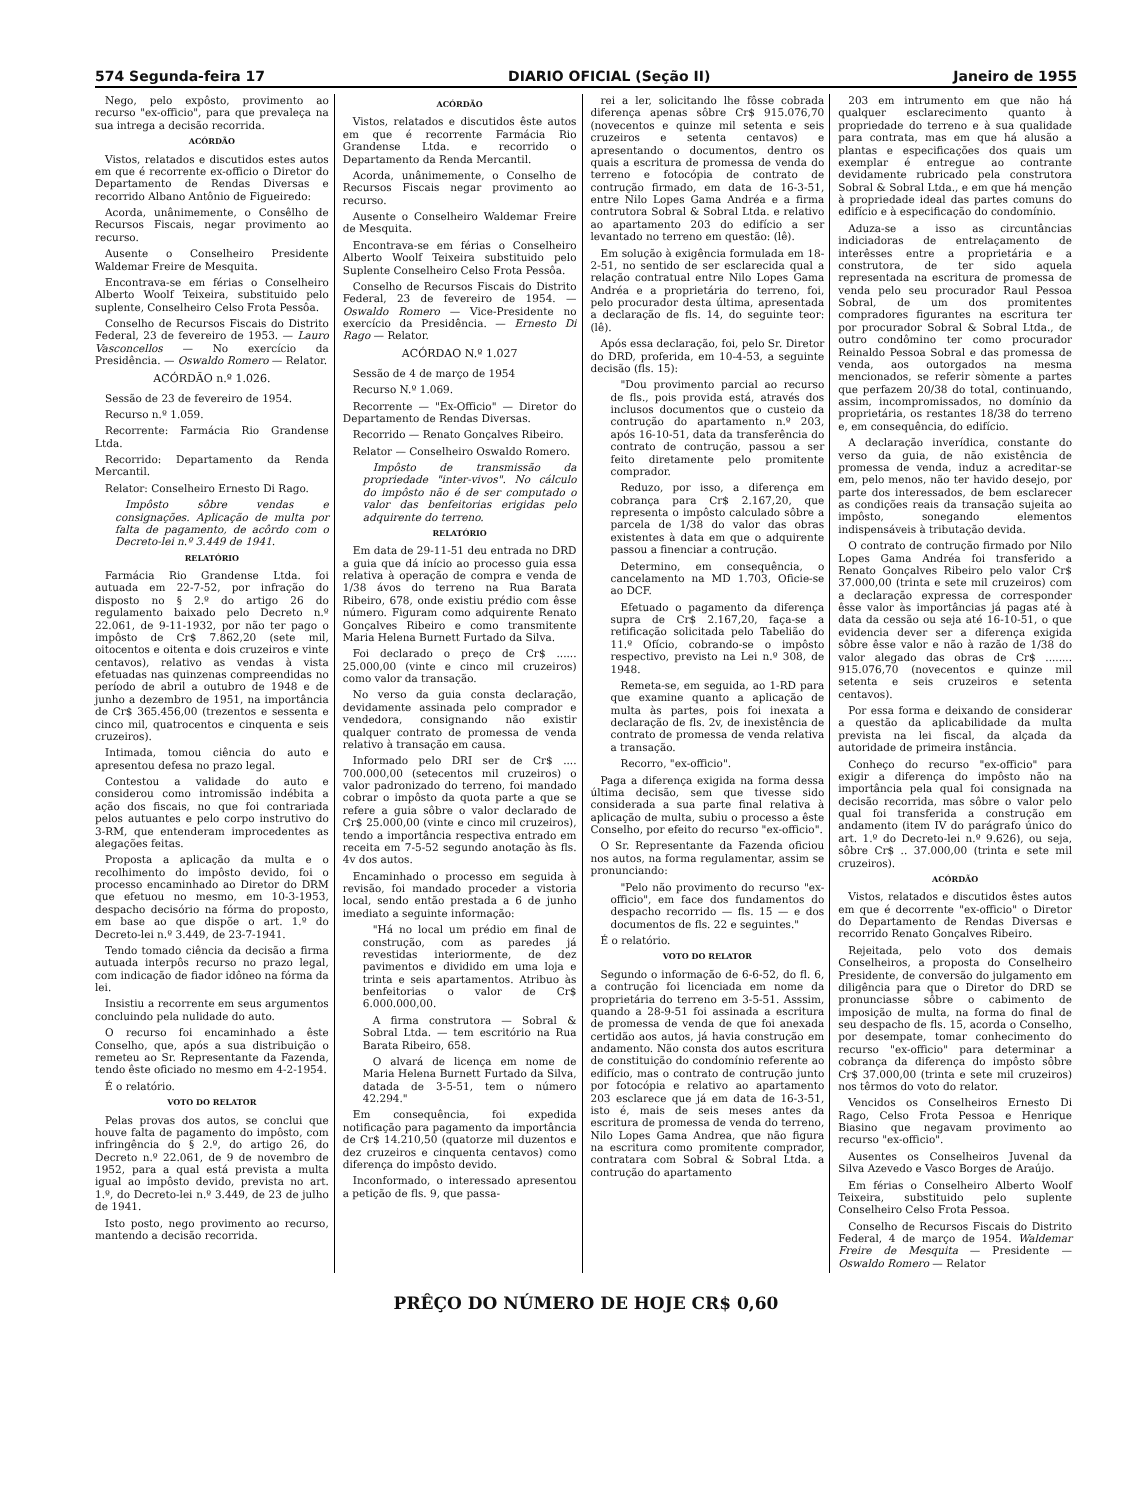574 Segunda-feira 17 DIARIO OFICIAL (Seção II) Janeiro de 1955
Nego, pelo expôsto, provimento ao recurso "ex-officio", para que prevaleça na sua intrega a decisão recorrida.
ACÓRDÃO
Vistos, relatados e discutidos estes autos em que é recorrente ex-officio o Diretor do Departamento de Rendas Diversas e recorrido Albano Antônio de Figueiredo:
Acorda, unânimemente, o Consêlho de Recursos Fiscais, negar provimento ao recurso.
Ausente o Conselheiro Presidente Waldemar Freire de Mesquita.
Encontrava-se em férias o Conselheiro Alberto Woolf Teixeira, substituido pelo suplente, Conselheiro Celso Frota Pessôa.
Conselho de Recursos Fiscais do Distrito Federal, 23 de fevereiro de 1953. — Lauro Vasconcellos — No exercício da Presidência. — Oswaldo Romero — Relator.
ACÓRDÃO n.º 1.026.
Sessão de 23 de fevereiro de 1954.
Recurso n.º 1.059.
Recorrente: Farmácia Rio Grandense Ltda.
Recorrido: Departamento da Renda Mercantil.
Relator: Conselheiro Ernesto Di Rago.
Impôsto sôbre vendas e consignações. Aplicação de multa por falta de pagamento, de acôrdo com o Decreto-lei n.º 3.449 de 1941.
RELATÓRIO
Farmácia Rio Grandense Ltda. foi autuada em 22-7-52, por infração do disposto no § 2.º do artigo 26 do regulamento baixado pelo Decreto n.º 22.061, de 9-11-1932, por não ter pago o impôsto de Cr$ 7.862,20 (sete mil, oitocentos e oitenta e dois cruzeiros e vinte centavos), relativo as vendas à vista efetuadas nas quinzenas compreendidas no período de abril a outubro de 1948 e de junho a dezembro de 1951, na importância de Cr$ 365.456,00 (trezentos e sessenta e cinco mil, quatrocentos e cinquenta e seis cruzeiros).
Intimada, tomou ciência do auto e apresentou defesa no prazo legal.
Contestou a validade do auto e considerou como intromissão indébita a ação dos fiscais, no que foi contrariada pelos autuantes e pelo corpo instrutivo do 3-RM, que entenderam improcedentes as alegações feitas.
Proposta a aplicação da multa e o recolhimento do impôsto devido, foi o processo encaminhado ao Diretor do DRM que efetuou no mesmo, em 10-3-1953, despacho decisório na fórma do proposto, em base ao que dispõe o art. 1.º do Decreto-lei n.º 3.449, de 23-7-1941.
Tendo tomado ciência da decisão a firma autuada interpôs recurso no prazo legal, com indicação de fiador idôneo na fórma da lei.
Insistiu a recorrente em seus argumentos concluindo pela nulidade do auto.
O recurso foi encaminhado a êste Conselho, que, após a sua distribuição o remeteu ao Sr. Representante da Fazenda, tendo êste oficiado no mesmo em 4-2-1954.
É o relatório.
VOTO DO RELATOR
Pelas provas dos autos, se conclui que houve falta de pagamento do impôsto, com infringência do § 2.º, do artigo 26, do Decreto n.º 22.061, de 9 de novembro de 1952, para a qual está prevista a multa igual ao impôsto devido, prevista no art. 1.º, do Decreto-lei n.º 3.449, de 23 de julho de 1941.
Isto posto, nego provimento ao recurso, mantendo a decisão recorrida.
ACÓRDÃO
Vistos, relatados e discutidos êste autos em que é recorrente Farmácia Rio Grandense Ltda. e recorrido o Departamento da Renda Mercantil.
Acorda, unânimemente, o Conselho de Recursos Fiscais negar provimento ao recurso.
Ausente o Conselheiro Waldemar Freire de Mesquita.
Encontrava-se em férias o Conselheiro Alberto Woolf Teixeira substituido pelo Suplente Conselheiro Celso Frota Pessôa.
Conselho de Recursos Fiscais do Distrito Federal, 23 de fevereiro de 1954. — Oswaldo Romero — Vice-Presidente no exercício da Presidência. — Ernesto Di Rago — Relator.
ACÓRDAO N.º 1.027
Sessão de 4 de março de 1954
Recurso N.º 1.069.
Recorrente — "Ex-Officio" — Diretor do Departamento de Rendas Diversas.
Recorrido — Renato Gonçalves Ribeiro.
Relator — Conselheiro Oswaldo Romero.
Impôsto de transmissão da propriedade "inter-vivos". No cálculo do impôsto não é de ser computado o valor das benfeitorias erigidas pelo adquirente do terreno.
RELATÓRIO
Em data de 29-11-51 deu entrada no DRD a guia que dá início ao processo guia essa relativa à operação de compra e venda de 1/38 ávos do terreno na Rua Barata Ribeiro, 678, onde existiu prédio com êsse número. Figuram como adquirente Renato Gonçalves Ribeiro e como transmitente Maria Helena Burnett Furtado da Silva.
Foi declarado o preço de Cr$ ...... 25.000,00 (vinte e cinco mil cruzeiros) como valor da transação.
No verso da guia consta declaração, devidamente assinada pelo comprador e vendedora, consignando não existir qualquer contrato de promessa de venda relativo à transação em causa.
Informado pelo DRI ser de Cr$ .... 700.000,00 (setecentos mil cruzeiros) o valor padronizado do terreno, foi mandado cobrar o impôsto da quota parte a que se refere a guia sôbre o valor declarado de Cr$ 25.000,00 (vinte e cinco mil cruzeiros), tendo a importância respectiva entrado em receita em 7-5-52 segundo anotação às fls. 4v dos autos.
Encaminhado o processo em seguida à revisão, foi mandado proceder a vistoria local, sendo então prestada a 6 de junho imediato a seguinte informação:
"Há no local um prédio em final de construção, com as paredes já revestidas interiormente, de dez pavimentos e dividido em uma loja e trinta e seis apartamentos. Atribuo às benfeitorias o valor de Cr$ 6.000.000,00.
A firma construtora — Sobral & Sobral Ltda. — tem escritório na Rua Barata Ribeiro, 658.
O alvará de licença em nome de Maria Helena Burnett Furtado da Silva, datada de 3-5-51, tem o número 42.294."
Em consequência, foi expedida notificação para pagamento da importância de Cr$ 14.210,50 (quatorze mil duzentos e dez cruzeiros e cinquenta centavos) como diferença do impôsto devido.
Inconformado, o interessado apresentou a petição de fls. 9, que passa-
rei a ler, solicitando lhe fôsse cobrada diferença apenas sôbre Cr$ 915.076,70 (novecentos e quinze mil setenta e seis cruzeiros e setenta centavos) e apresentando o documentos, dentro os quais a escritura de promessa de venda do terreno e fotocópia de contrato de contrução firmado, em data de 16-3-51, entre Nilo Lopes Gama Andréa e a firma contrutora Sobral & Sobral Ltda. e relativo ao apartamento 203 do edifício a ser levantado no terreno em questão: (lê).
Em solução à exigência formulada em 18-2-51, no sentido de ser esclarecida qual a relação contratual entre Nilo Lopes Gama Andréa e a proprietária do terreno, foi, pelo procurador desta última, apresentada a declaração de fls. 14, do seguinte teor: (lê).
Após essa declaração, foi, pelo Sr. Diretor do DRD, proferida, em 10-4-53, a seguinte decisão (fls. 15):
"Dou provimento parcial ao recurso de fls., pois provida está, através dos inclusos documentos que o custeio da contrução do apartamento n.º 203, após 16-10-51, data da transferência do contrato de contrução, passou a ser feito diretamente pelo promitente comprador.
Reduzo, por isso, a diferença em cobrança para Cr$ 2.167,20, que representa o impôsto calculado sôbre a parcela de 1/38 do valor das obras existentes à data em que o adquirente passou a finenciar a contrução.
Determino, em consequência, o cancelamento na MD 1.703, Oficie-se ao DCF.
Efetuado o pagamento da diferença supra de Cr$ 2.167,20, faça-se a retificação solicitada pelo Tabelião do 11.º Ofício, cobrando-se o impôsto respectivo, previsto na Lei n.º 308, de 1948.
Remeta-se, em seguida, ao 1-RD para que examine quanto a aplicação de multa às partes, pois foi inexata a declaração de fls. 2v, de inexistência de contrato de promessa de venda relativa a transação.
Recorro, "ex-officio".
Paga a diferença exigida na forma dessa última decisão, sem que tivesse sido considerada a sua parte final relativa à aplicação de multa, subiu o processo a êste Conselho, por efeito do recurso "ex-officio".
O Sr. Representante da Fazenda oficiou nos autos, na forma regulamentar, assim se pronunciando:
"Pelo não provimento do recurso "ex-officio", em face dos fundamentos do despacho recorrido — fls. 15 — e dos documentos de fls. 22 e seguintes."
É o relatório.
VOTO DO RELATOR
Segundo o informação de 6-6-52, do fl. 6, a contrução foi licenciada em nome da proprietária do terreno em 3-5-51. Asssim, quando a 28-9-51 foi assinada a escritura de promessa de venda de que foi anexada certidão aos autos, já havia construção em andamento. Não consta dos autos escritura de constituição do condomínio referente ao edifício, mas o contrato de contrução junto por fotocópia e relativo ao apartamento 203 esclarece que já em data de 16-3-51, isto é, mais de seis meses antes da escritura de promessa de venda do terreno, Nilo Lopes Gama Andrea, que não figura na escritura como promitente comprador, contratara com Sobral & Sobral Ltda. a contrução do apartamento
203 em intrumento em que não há qualquer esclarecimento quanto à propriedade do terreno e à sua qualidade para contrata, mas em que há alusão a plantas e especificações dos quais um exemplar é entregue ao contrante devidamente rubricado pela construtora Sobral & Sobral Ltda., e em que há menção à propriedade ideal das partes comuns do edifício e à especificação do condomínio.
Aduza-se a isso as circuntâncias indiciadoras de entrelaçamento de interêsses entre a proprietária e a construtora, de ter sido aquela representada na escritura de promessa de venda pelo seu procurador Raul Pessoa Sobral, de um dos promitentes compradores figurantes na escritura ter por procurador Sobral & Sobral Ltda., de outro condômino ter como procurador Reinaldo Pessoa Sobral e das promessa de venda, aos outorgados na mesma mencionados, se referir sòmente a partes que perfazem 20/38 do total, continuando, assim, incompromissados, no domínio da proprietária, os restantes 18/38 do terreno e, em consequência, do edifício.
A declaração inverídica, constante do verso da guia, de não existência de promessa de venda, induz a acreditar-se em, pelo menos, não ter havido desejo, por parte dos interessados, de bem esclarecer as condições reais da transação sujeita ao impôsto, sonegando elementos indispensáveis à tributação devida.
O contrato de contrução firmado por Nilo Lopes Gama Andréa foi transferido a Renato Gonçalves Ribeiro pelo valor Cr$ 37.000,00 (trinta e sete mil cruzeiros) com a declaração expressa de corresponder êsse valor às importâncias já pagas até à data da cessão ou seja até 16-10-51, o que evidencia dever ser a diferença exigida sôbre êsse valor e não à razão de 1/38 do valor alegado das obras de Cr$ ........ 915.076,70 (novecentos e quinze mil setenta e seis cruzeiros e setenta centavos).
Por essa forma e deixando de considerar a questão da aplicabilidade da multa prevista na lei fiscal, da alçada da autoridade de primeira instância.
Conheço do recurso "ex-officio" para exigir a diferença do impôsto não na importância pela qual foi consignada na decisão recorrida, mas sôbre o valor pelo qual foi transferida a construção em andamento (item IV do parágrafo único do art. 1.º do Decreto-lei n.º 9.626), ou seja, sôbre Cr$ .. 37.000,00 (trinta e sete mil cruzeiros).
ACÓRDÃO
Vistos, relatados e discutidos êstes autos em que é decorrente "ex-officio" o Diretor do Departamento de Rendas Diversas e recorrido Renato Gonçalves Ribeiro.
Rejeitada, pelo voto dos demais Conselheiros, a proposta do Conselheiro Presidente, de conversão do julgamento em diligência para que o Diretor do DRD se pronunciasse sôbre o cabimento de imposição de multa, na forma do final de seu despacho de fls. 15, acorda o Conselho, por desempate, tomar conhecimento do recurso "ex-officio" para determinar a cobrança da diferença do impôsto sôbre Cr$ 37.000,00 (trinta e sete mil cruzeiros) nos têrmos do voto do relator.
Vencidos os Conselheiros Ernesto Di Rago, Celso Frota Pessoa e Henrique Biasino que negavam provimento ao recurso "ex-officio".
Ausentes os Conselheiros Juvenal da Silva Azevedo e Vasco Borges de Araújo.
Em férias o Conselheiro Alberto Woolf Teixeira, substituido pelo suplente Conselheiro Celso Frota Pessoa.
Conselho de Recursos Fiscais do Distrito Federal, 4 de março de 1954. Waldemar Freire de Mesquita — Presidente — Oswaldo Romero — Relator
PRÊÇO DO NÚMERO DE HOJE CR$ 0,60